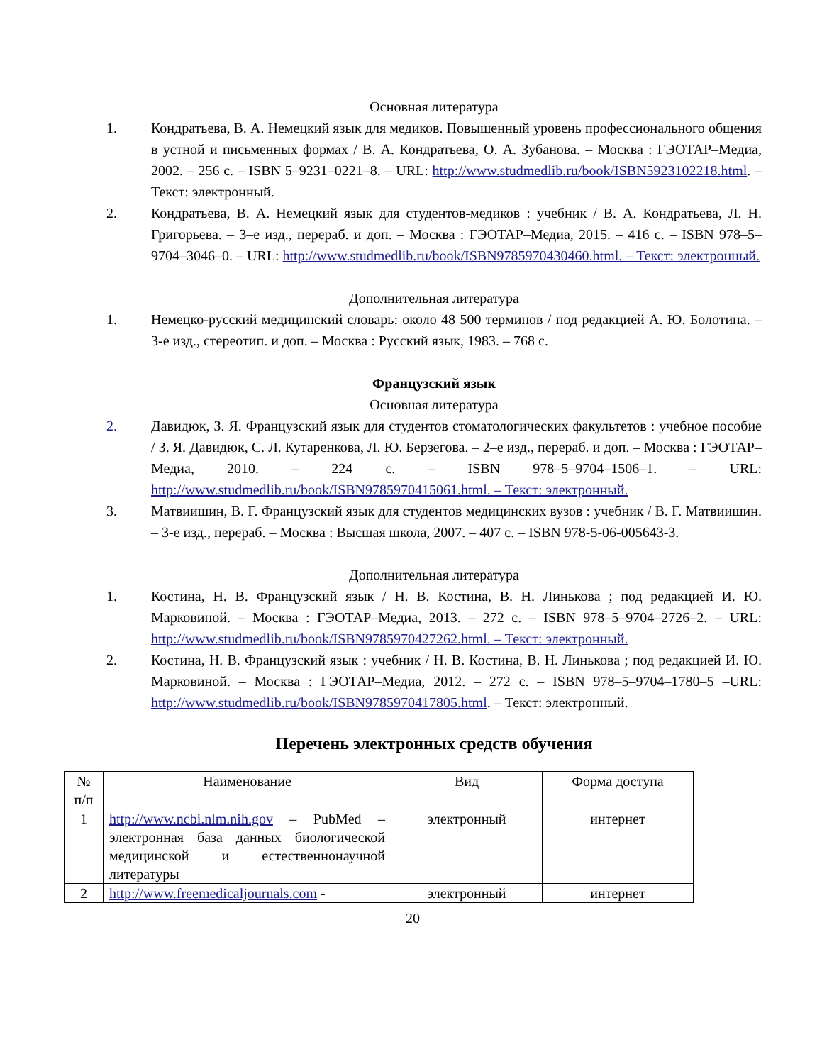Основная литература
1. Кондратьева, В. А. Немецкий язык для медиков. Повышенный уровень профессионального общения в устной и письменных формах / В. А. Кондратьева, О. А. Зубанова. – Москва : ГЭОТАР–Медиа, 2002. – 256 с. – ISBN 5–9231–0221–8. – URL: http://www.studmedlib.ru/book/ISBN5923102218.html. – Текст: электронный.
2. Кондратьева, В. А. Немецкий язык для студентов-медиков : учебник / В. А. Кондратьева, Л. Н. Григорьева. – 3–е изд., перераб. и доп. – Москва : ГЭОТАР–Медиа, 2015. – 416 с. – ISBN 978–5–9704–3046–0. – URL: http://www.studmedlib.ru/book/ISBN9785970430460.html. – Текст: электронный.
Дополнительная литература
1. Немецко-русский медицинский словарь: около 48 500 терминов / под редакцией А. Ю. Болотина. – 3-е изд., стереотип. и доп. – Москва : Русский язык, 1983. – 768 с.
Французский язык
Основная литература
2. Давидюк, З. Я. Французский язык для студентов стоматологических факультетов : учебное пособие / З. Я. Давидюк, С. Л. Кутаренкова, Л. Ю. Берзегова. – 2–е изд., перераб. и доп. – Москва : ГЭОТАР–Медиа, 2010. – 224 с. – ISBN 978–5–9704–1506–1. – URL: http://www.studmedlib.ru/book/ISBN9785970415061.html. – Текст: электронный.
3. Матвиишин, В. Г. Французский язык для студентов медицинских вузов : учебник / В. Г. Матвиишин. – 3-е изд., перераб. – Москва : Высшая школа, 2007. – 407 с. – ISBN 978-5-06-005643-3.
Дополнительная литература
1. Костина, Н. В. Французский язык / Н. В. Костина, В. Н. Линькова ; под редакцией И. Ю. Марковиной. – Москва : ГЭОТАР–Медиа, 2013. – 272 с. – ISBN 978–5–9704–2726–2. – URL: http://www.studmedlib.ru/book/ISBN9785970427262.html. – Текст: электронный.
2. Костина, Н. В. Французский язык : учебник / Н. В. Костина, В. Н. Линькова ; под редакцией И. Ю. Марковиной. – Москва : ГЭОТАР–Медиа, 2012. – 272 с. – ISBN 978–5–9704–1780–5 –URL: http://www.studmedlib.ru/book/ISBN9785970417805.html. – Текст: электронный.
Перечень электронных средств обучения
| № п/п | Наименование | Вид | Форма доступа |
| --- | --- | --- | --- |
| 1 | http://www.ncbi.nlm.nih.gov – PubMed – электронная база данных биологической медицинской и естественнонаучной литературы | электронный | интернет |
| 2 | http://www.freemedicaljournals.com - | электронный | интернет |
20